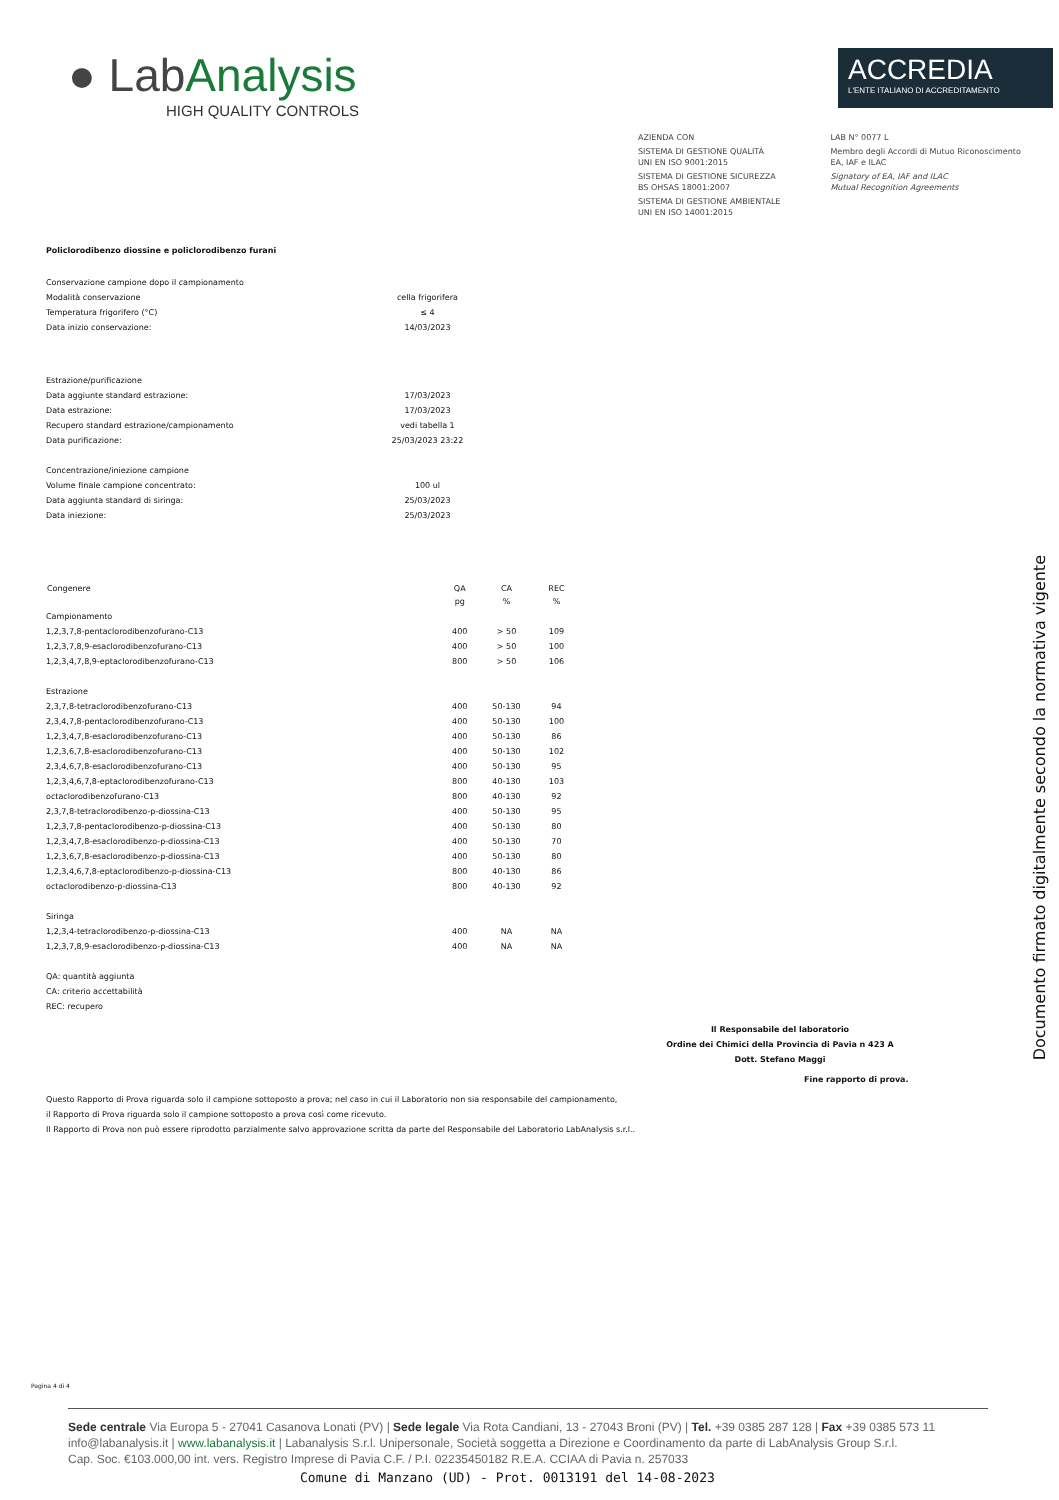● LabAnalysis
HIGH QUALITY CONTROLS
ACCREDIA
L'ENTE ITALIANO DI ACCREDITAMENTO
AZIENDA CON
SISTEMA DI GESTIONE QUALITÀ
UNI EN ISO 9001:2015
SISTEMA DI GESTIONE SICUREZZA
BS OHSAS 18001:2007
SISTEMA DI GESTIONE AMBIENTALE
UNI EN ISO 14001:2015
LAB N° 0077 L
Membro degli Accordi di Mutuo Riconoscimento
EA, IAF e ILAC
Signatory of EA, IAF and ILAC
Mutual Recognition Agreements
Policlorodibenzo diossine e policlorodibenzo furani
| Conservazione campione dopo il campionamento | |
| Modalità conservazione | cella frigorifera |
| Temperatura frigorifero (°C) | ≤ 4 |
| Data inizio conservazione: | 14/03/2023 |
| Estrazione/purificazione | |
| Data aggiunte standard estrazione: | 17/03/2023 |
| Data estrazione: | 17/03/2023 |
| Recupero standard estrazione/campionamento | vedi tabella 1 |
| Data purificazione: | 25/03/2023 23:22 |
| Concentrazione/iniezione campione | |
| Volume finale campione concentrato: | 100 ul |
| Data aggiunta standard di siringa: | 25/03/2023 |
| Data iniezione: | 25/03/2023 |
| Congenere | QA | CA | REC |
| --- | --- | --- | --- |
| | pg | % | % |
| Campionamento | | | |
| 1,2,3,7,8-pentaclorodibenzofurano-C13 | 400 | > 50 | 109 |
| 1,2,3,7,8,9-esaclorodibenzofurano-C13 | 400 | > 50 | 100 |
| 1,2,3,4,7,8,9-eptaclorodibenzofurano-C13 | 800 | > 50 | 106 |
| Estrazione | | | |
| 2,3,7,8-tetraclorodibenzofurano-C13 | 400 | 50-130 | 94 |
| 2,3,4,7,8-pentaclorodibenzofurano-C13 | 400 | 50-130 | 100 |
| 1,2,3,4,7,8-esaclorodibenzofurano-C13 | 400 | 50-130 | 86 |
| 1,2,3,6,7,8-esaclorodibenzofurano-C13 | 400 | 50-130 | 102 |
| 2,3,4,6,7,8-esaclorodibenzofurano-C13 | 400 | 50-130 | 95 |
| 1,2,3,4,6,7,8-eptaclorodibenzofurano-C13 | 800 | 40-130 | 103 |
| octaclorodibenzofurano-C13 | 800 | 40-130 | 92 |
| 2,3,7,8-tetraclorodibenzo-p-diossina-C13 | 400 | 50-130 | 95 |
| 1,2,3,7,8-pentaclorodibenzo-p-diossina-C13 | 400 | 50-130 | 80 |
| 1,2,3,4,7,8-esaclorodibenzo-p-diossina-C13 | 400 | 50-130 | 70 |
| 1,2,3,6,7,8-esaclorodibenzo-p-diossina-C13 | 400 | 50-130 | 80 |
| 1,2,3,4,6,7,8-eptaclorodibenzo-p-diossina-C13 | 800 | 40-130 | 86 |
| octaclorodibenzo-p-diossina-C13 | 800 | 40-130 | 92 |
| Siringa | | | |
| 1,2,3,4-tetraclorodibenzo-p-diossina-C13 | 400 | NA | NA |
| 1,2,3,7,8,9-esaclorodibenzo-p-diossina-C13 | 400 | NA | NA |
QA: quantità aggiunta
CA: criterio accettabilità
REC: recupero
Il Responsabile del laboratorio
Ordine dei Chimici della Provincia di Pavia n 423 A
Dott. Stefano Maggi
Fine rapporto di prova.
Questo Rapporto di Prova riguarda solo il campione sottoposto a prova; nel caso in cui il Laboratorio non sia responsabile del campionamento,
il Rapporto di Prova riguarda solo il campione sottoposto a prova così come ricevuto.
Il Rapporto di Prova non può essere riprodotto parzialmente salvo approvazione scritta da parte del Responsabile del Laboratorio LabAnalysis s.r.l..
Pagina 4 di 4
Documento firmato digitalmente secondo la normativa vigente
Sede centrale Via Europa 5 - 27041 Casanova Lonati (PV) | Sede legale Via Rota Candiani, 13 - 27043 Broni (PV) | Tel. +39 0385 287 128 | Fax +39 0385 573 11
info@labanalysis.it | www.labanalysis.it | Labanalysis S.r.l. Unipersonale, Società soggetta a Direzione e Coordinamento da parte di LabAnalysis Group S.r.l.
Cap. Soc. €103.000,00 int. vers. Registro Imprese di Pavia C.F. / P.I. 02235450182 R.E.A. CCIAA di Pavia n. 257033
Comune di Manzano (UD) - Prot. 0013191 del 14-08-2023